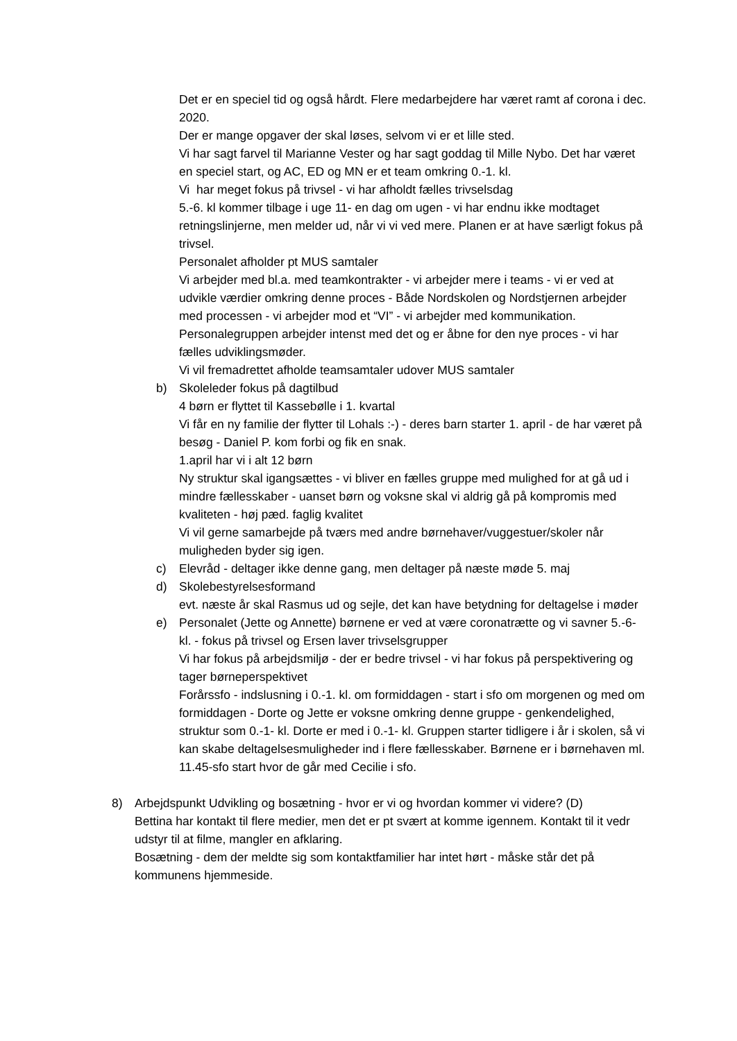Det er en speciel tid og også hårdt. Flere medarbejdere har været ramt af corona i dec. 2020.
Der er mange opgaver der skal løses, selvom vi er et lille sted.
Vi har sagt farvel til Marianne Vester og har sagt goddag til Mille Nybo. Det har været en speciel start, og AC, ED og MN er et team omkring 0.-1. kl.
Vi har meget fokus på trivsel - vi har afholdt fælles trivselsdag
5.-6. kl kommer tilbage i uge 11- en dag om ugen - vi har endnu ikke modtaget retningslinjerne, men melder ud, når vi vi ved mere. Planen er at have særligt fokus på trivsel.
Personalet afholder pt MUS samtaler
Vi arbejder med bl.a. med teamkontrakter - vi arbejder mere i teams - vi er ved at udvikle værdier omkring denne proces - Både Nordskolen og Nordstjernen arbejder med processen - vi arbejder mod et “VI” - vi arbejder med kommunikation. Personalegruppen arbejder intenst med det og er åbne for den nye proces - vi har fælles udviklingsmøder.
Vi vil fremadrettet afholde teamsamtaler udover MUS samtaler
b) Skoleleder fokus på dagtilbud
4 børn er flyttet til Kassebølle i 1. kvartal
Vi får en ny familie der flytter til Lohals :-) - deres barn starter 1. april - de har været på besøg - Daniel P. kom forbi og fik en snak.
1.april har vi i alt 12 børn
Ny struktur skal igangsættes - vi bliver en fælles gruppe med mulighed for at gå ud i mindre fællesskaber - uanset børn og voksne skal vi aldrig gå på kompromis med kvaliteten - høj pæd. faglig kvalitet
Vi vil gerne samarbejde på tværs med andre børnehaver/vuggestuer/skoler når muligheden byder sig igen.
c) Elevråd - deltager ikke denne gang, men deltager på næste møde 5. maj
d) Skolebestyrelsesformand
evt. næste år skal Rasmus ud og sejle, det kan have betydning for deltagelse i møder
e) Personalet (Jette og Annette) børnene er ved at være coronatrætte og vi savner 5.-6- kl. - fokus på trivsel og Ersen laver trivselsgrupper
Vi har fokus på arbejdsmiljø - der er bedre trivsel - vi har fokus på perspektivering og tager børneperspektivet
Forårssfo - indslusning i 0.-1. kl. om formiddagen - start i sfo om morgenen og med om formiddagen - Dorte og Jette er voksne omkring denne gruppe - genkendelighed, struktur som 0.-1- kl. Dorte er med i 0.-1- kl. Gruppen starter tidligere i år i skolen, så vi kan skabe deltagelsesmuligheder ind i flere fællesskaber. Børnene er i børnehaven ml. 11.45-sfo start hvor de går med Cecilie i sfo.
8) Arbejdspunkt Udvikling og bosætning - hvor er vi og hvordan kommer vi videre? (D)
Bettina har kontakt til flere medier, men det er pt svært at komme igennem. Kontakt til it vedr udstyr til at filme, mangler en afklaring.
Bosætning - dem der meldte sig som kontaktfamilier har intet hørt - måske står det på kommunens hjemmeside.